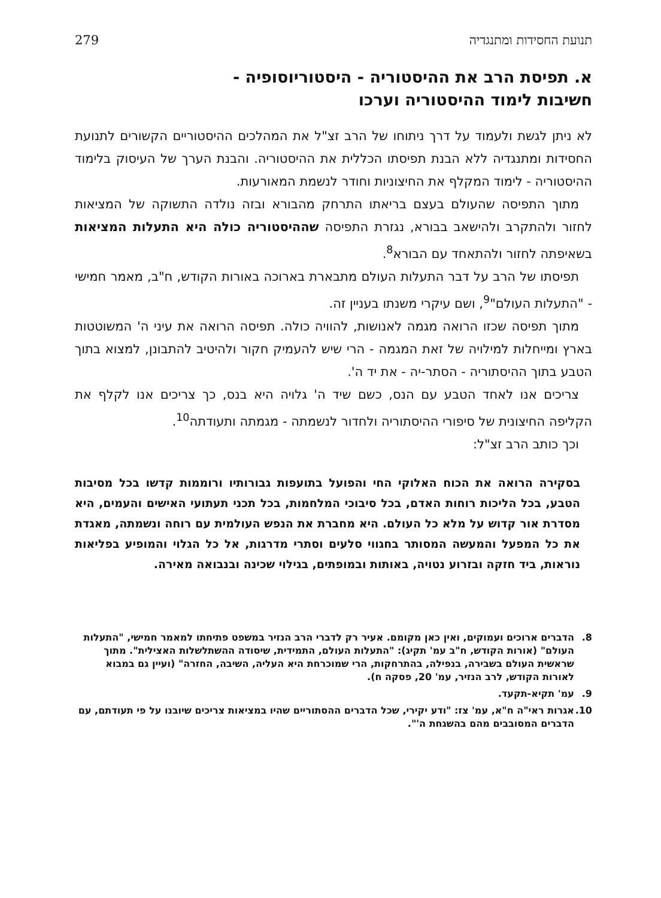תנועת החסידות ומתנגדיה 279
א. תפיסת הרב את ההיסטוריה - היסטוריוסופיה - חשיבות לימוד ההיסטוריה וערכו
לא ניתן לגשת ולעמוד על דרך ניתוחו של הרב זצ"ל את המהלכים ההיסטוריים הקשורים לתנועת החסידות ומתנגדיה ללא הבנת תפיסתו הכללית את ההיסטוריה. והבנת הערך של העיסוק בלימוד ההיסטוריה - לימוד המקלף את החיצוניות וחודר לנשמת המאורעות.
מתוך התפיסה שהעולם בעצם בריאתו התרחק מהבורא ובזה נולדה התשוקה של המציאות לחזור ולהתקרב ולהישאב בבורא, נגזרת התפיסה שההיסטוריה כולה היא התעלות המציאות בשאיפתה לחזור ולהתאחד עם הבורא<sup>8</sup>.
תפיסתו של הרב על דבר התעלות העולם מתבארת בארוכה באורות הקודש, ח"ב, מאמר חמישי - "התעלות העולם"<sup>9</sup>, ושם עיקרי משנתו בעניין זה.
מתוך תפיסה שכזו הרואה מגמה לאנושות, להוויה כולה. תפיסה הרואה את עיני ה' המשוטטות בארץ ומייחלות למילויה של זאת המגמה - הרי שיש להעמיק חקור ולהיטיב להתבונן, למצוא בתוך הטבע בתוך ההיסתוריה - הסתר-יה - את יד ה'.
צריכים אנו לאחד הטבע עם הנס, כשם שיד ה' גלויה היא בנס, כך צריכים אנו לקלף את הקליפה החיצונית של סיפורי ההיסתוריה ולחדור לנשמתה - מגמתה ותעודתה<sup>10</sup>.
וכך כותב הרב זצ"ל:
בסקירה הרואה את הכוח האלוקי החי והפועל בתועפות גבורותיו ורוממות קדשו בכל מסיבות הטבע, בכל הליכות רוחות האדם, בכל סיבוכי המלחמות, בכל תכני תעתועי האישים והעמים, היא מסדרת אור קדוש על מלא כל העולם. היא מחברת את הנפש העולמית עם רוחה ונשמתה, מאגדת את כל המפעל והמעשה המסותר בחגווי סלעים וסתרי מדרגות, אל כל הגלוי והמופיע בפליאות נוראות, ביד חזקה ובזרוע נטויה, באותות ובמופתים, בגילוי שכינה ובנבואה מאירה.
8. הדברים ארוכים ועמוקים, ואין כאן מקומם. אעיר רק לדברי הרב הנזיר במשפט פתיחתו למאמר חמישי, "התעלות העולם" (אורות הקודש, ח"ב עמ' תקיג): "התעלות העולם, התמידית, שיסודה ההשתלשלות האצילית". מתוך שראשית העולם בשבירה, בנפילה, בהתרחקות, הרי שמוכרחת היא העליה, השיבה, החזרה" (ועיין גם במבוא לאורות הקודש, לרב הנזיר, עמ' 20, פסקה ח).
9. עמ' תקיא-תקעד.
10. אגרות ראי"ה ח"א, עמ' צז: "ודע יקירי, שכל הדברים ההסתוריים שהיו במציאות צריכים שיובנו על פי תעודתם, עם הדברים המסובבים מהם בהשגחת ה'".